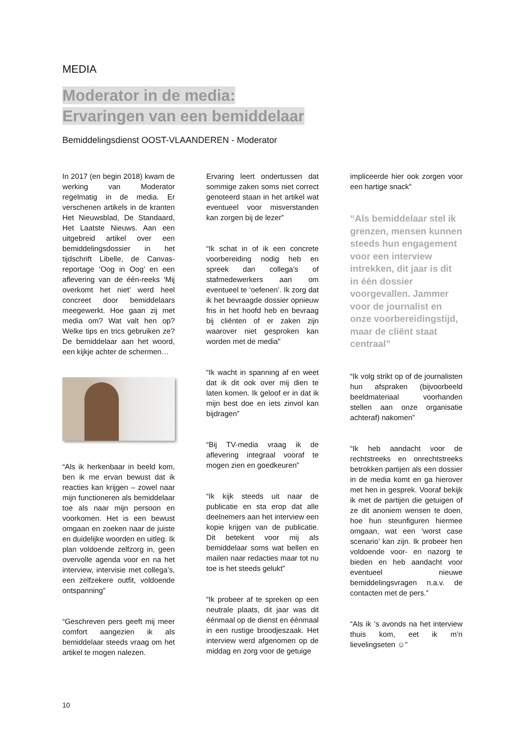MEDIA
Moderator in de media:
Ervaringen van een bemiddelaar
Bemiddelingsdienst OOST-VLAANDEREN - Moderator
In 2017 (en begin 2018) kwam de werking van Moderator regelmatig in de media. Er verschenen artikels in de kranten Het Nieuwsblad, De Standaard, Het Laatste Nieuws. Aan een uitgebreid artikel over een bemiddelingsdossier in het tijdschrift Libelle, de Canvas-reportage ‘Oog in Oog’ en een aflevering van de één-reeks ‘Mij overkomt het niet’ werd heel concreet door bemiddelaars meegewerkt. Hoe gaan zij met media om? Wat valt hen op? Welke tips en trics gebruiken ze? De bemiddelaar aan het woord, een kijkje achter de schermen…
“Als ik herkenbaar in beeld kom, ben ik me ervan bewust dat ik reacties kan krijgen – zowel naar mijn functioneren als bemiddelaar toe als naar mijn persoon en voorkomen. Het is een bewust omgaan en zoeken naar de juiste en duidelijke woorden en uitleg. Ik plan voldoende zelfzorg in, geen overvolle agenda voor en na het interview, intervisie met collega’s, een zelfzekere outfit, voldoende ontspanning”
“Geschreven pers geeft mij meer comfort aangezien ik als bemiddelaar steeds vraag om het artikel te mogen nalezen.
Ervaring leert ondertussen dat sommige zaken soms niet correct genoteerd staan in het artikel wat eventueel voor misverstanden kan zorgen bij de lezer”
“Ik schat in of ik een concrete voorbereiding nodig heb en spreek dan collega’s of stafmedewerkers aan om eventueel te ‘oefenen’. Ik zorg dat ik het bevraagde dossier opnieuw fris in het hoofd heb en bevraag bij cliënten of er zaken zijn waarover niet gesproken kan worden met de media”
“Ik wacht in spanning af en weet dat ik dit ook over mij dien te laten komen. Ik geloof er in dat ik mijn best doe en iets zinvol kan bijdragen”
“Bij TV-media vraag ik de aflevering integraal vooraf te mogen zien en goedkeuren”
“Ik kijk steeds uit naar de publicatie en sta erop dat alle deelnemers aan het interview een kopie krijgen van de publicatie. Dit betekent voor mij als bemiddelaar soms wat bellen en mailen naar redacties maar tot nu toe is het steeds gelukt”
“Ik probeer af te spreken op een neutrale plaats, dit jaar was dit éénmaal op de dienst en éénmaal in een rustige broodjeszaak. Het interview werd afgenomen op de middag en zorg voor de getuige
impliceerde hier ook zorgen voor een hartige snack”
“Als bemiddelaar stel ik grenzen, mensen kunnen steeds hun engagement voor een interview intrekken, dit jaar is dit in één dossier voorgevallen. Jammer voor de journalist en onze voorbereidingstijd, maar de cliënt staat centraal”
“Ik volg strikt op of de journalisten hun afspraken (bijvoorbeeld beeldmateriaal voorhanden stellen aan onze organisatie achteraf) nakomen”
“Ik heb aandacht voor de rechtstreeks en onrechtstreeks betrokken partijen als een dossier in de media komt en ga hierover met hen in gesprek. Vooraf bekijk ik met de partijen die getuigen of ze dit anoniem wensen te doen, hoe hun steunfiguren hiermee omgaan, wat een ‘worst case scenario’ kan zijn. Ik probeer hen voldoende voor- en nazorg te bieden en heb aandacht voor eventueel nieuwe bemiddelingsvragen n.a.v. de contacten met de pers.”
“Als ik ’s avonds na het interview thuis kom, eet ik m’n lievelingseten ☺”
10